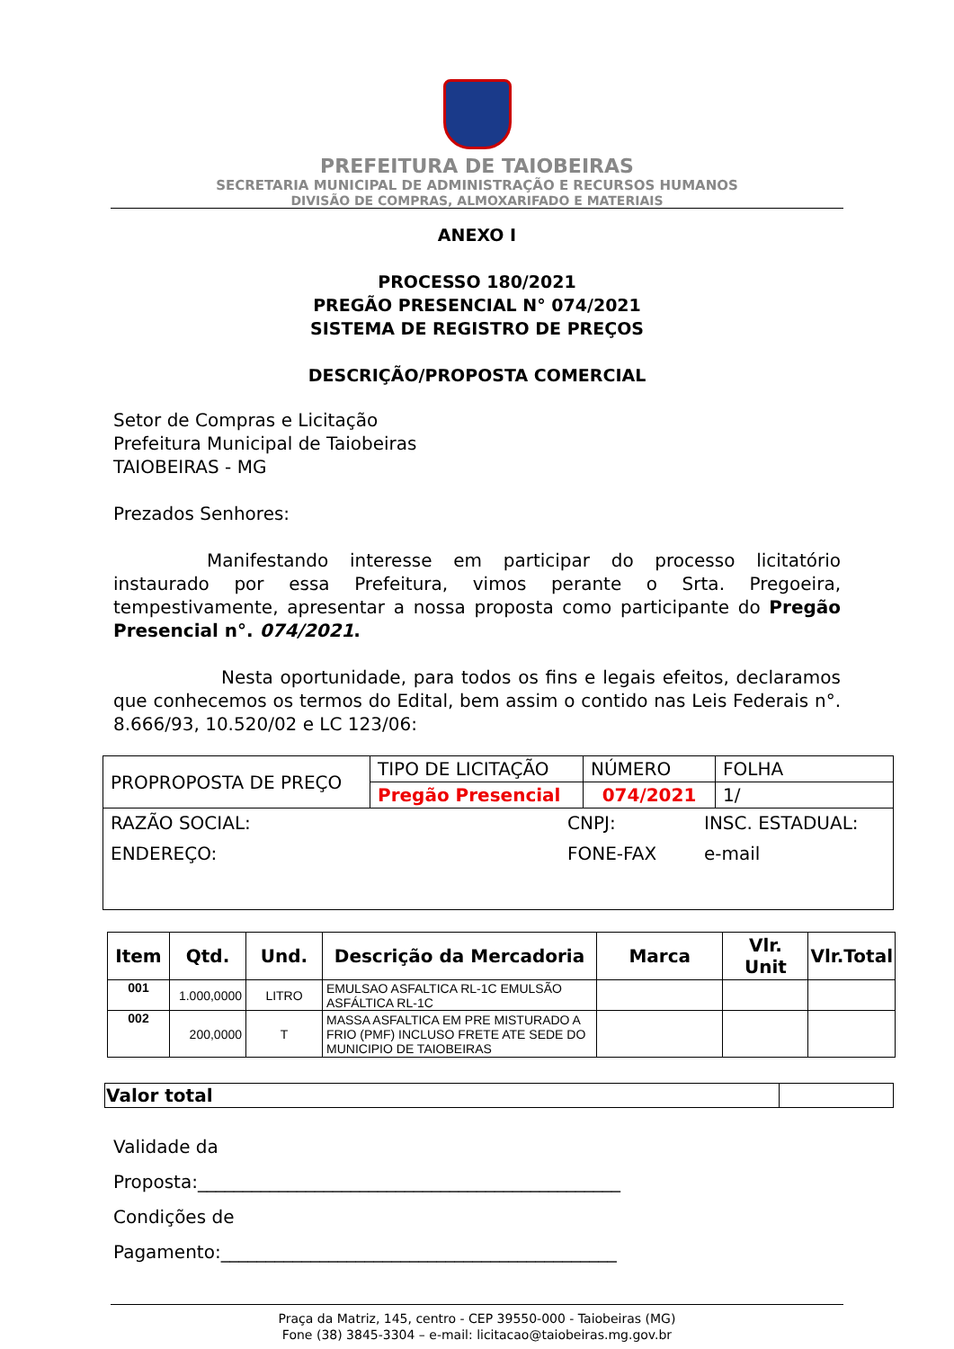PREFEITURA DE TAIOBEIRAS
SECRETARIA MUNICIPAL DE ADMINISTRAÇÃO E RECURSOS HUMANOS
DIVISÃO DE COMPRAS, ALMOXARIFADO E MATERIAIS
ANEXO I
PROCESSO 180/2021
PREGÃO PRESENCIAL N° 074/2021
SISTEMA DE REGISTRO DE PREÇOS
DESCRIÇÃO/PROPOSTA COMERCIAL
Setor de Compras e Licitação
Prefeitura Municipal de Taiobeiras
TAIOBEIRAS - MG
Prezados Senhores:
Manifestando interesse em participar do processo licitatório instaurado por essa Prefeitura, vimos perante o Srta. Pregoeira, tempestivamente, apresentar a nossa proposta como participante do Pregão Presencial n°. 074/2021.
Nesta oportunidade, para todos os fins e legais efeitos, declaramos que conhecemos os termos do Edital, bem assim o contido nas Leis Federais n°. 8.666/93, 10.520/02 e LC 123/06:
| PROPROPOSTA DE PREÇO | TIPO DE LICITAÇÃO | NÚMERO | FOLHA |
| | Pregão Presencial | 074/2021 | 1/ |
| RAZÃO SOCIAL: CNPJ: INSC. ESTADUAL: ENDEREÇO: FONE-FAX e-mail | | | |
| Item | Qtd. | Und. | Descrição da Mercadoria | Marca | Vlr. Unit | Vlr.Total |
| --- | --- | --- | --- | --- | --- | --- |
| 001 | 1.000,0000 | LITRO | EMULSAO ASFALTICA RL-1C EMULSÃO ASFÁLTICA RL-1C | | | |
| 002 | 200,0000 | T | MASSA ASFALTICA EM PRE MISTURADO A FRIO (PMF) INCLUSO FRETE ATE SEDE DO MUNICIPIO DE TAIOBEIRAS | | | |
| Valor total | |
Validade da
Proposta:_______________________________________________
Condições de
Pagamento:____________________________________________
Praça da Matriz, 145, centro - CEP 39550-000 - Taiobeiras (MG)
Fone (38) 3845-3304 – e-mail: licitacao@taiobeiras.mg.gov.br